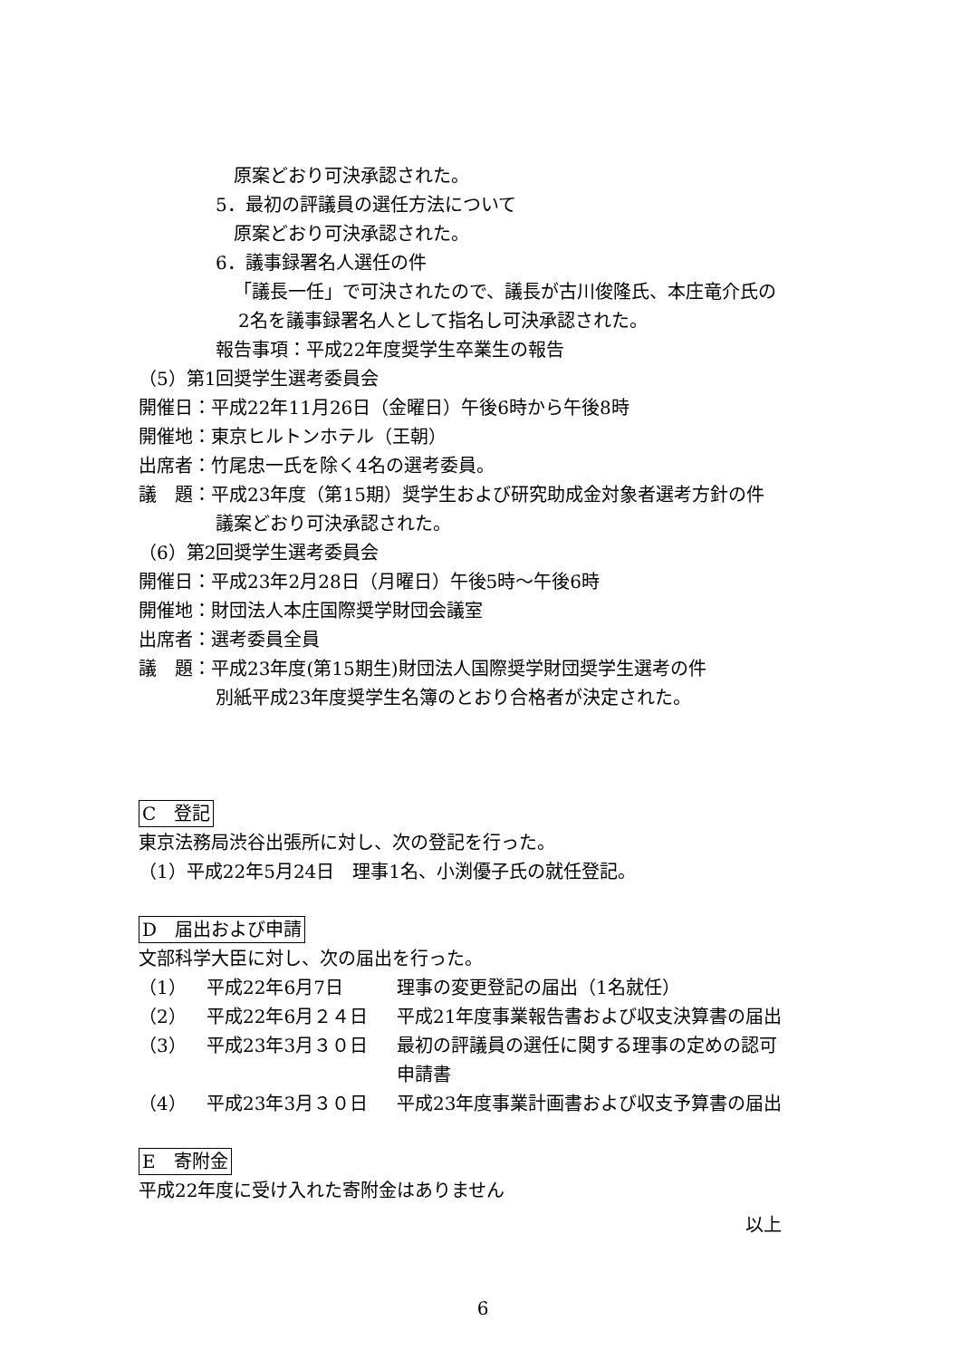原案どおり可決承認された。
5．最初の評議員の選任方法について
原案どおり可決承認された。
6．議事録署名人選任の件
「議長一任」で可決されたので、議長が古川俊隆氏、本庄竜介氏の
2名を議事録署名人として指名し可決承認された。
報告事項：平成22年度奨学生卒業生の報告
（5）第1回奨学生選考委員会
開催日：平成22年11月26日（金曜日）午後6時から午後8時
開催地：東京ヒルトンホテル（王朝）
出席者：竹尾忠一氏を除く4名の選考委員。
議　題：平成23年度（第15期）奨学生および研究助成金対象者選考方針の件
議案どおり可決承認された。
（6）第2回奨学生選考委員会
開催日：平成23年2月28日（月曜日）午後5時～午後6時
開催地：財団法人本庄国際奨学財団会議室
出席者：選考委員全員
議　題：平成23年度(第15期生)財団法人国際奨学財団奨学生選考の件
別紙平成23年度奨学生名簿のとおり合格者が決定された。
C　登記
東京法務局渋谷出張所に対し、次の登記を行った。
（1）平成22年5月24日　理事1名、小渕優子氏の就任登記。
D　届出および申請
文部科学大臣に対し、次の届出を行った。
（1） 平成22年6月7日 理事の変更登記の届出（1名就任）
（2） 平成22年6月２４日 平成21年度事業報告書および収支決算書の届出
（3） 平成23年3月３０日 最初の評議員の選任に関する理事の定めの認可
申請書
（4） 平成23年3月３０日 平成23年度事業計画書および収支予算書の届出
E　寄附金
平成22年度に受け入れた寄附金はありません
以上
6